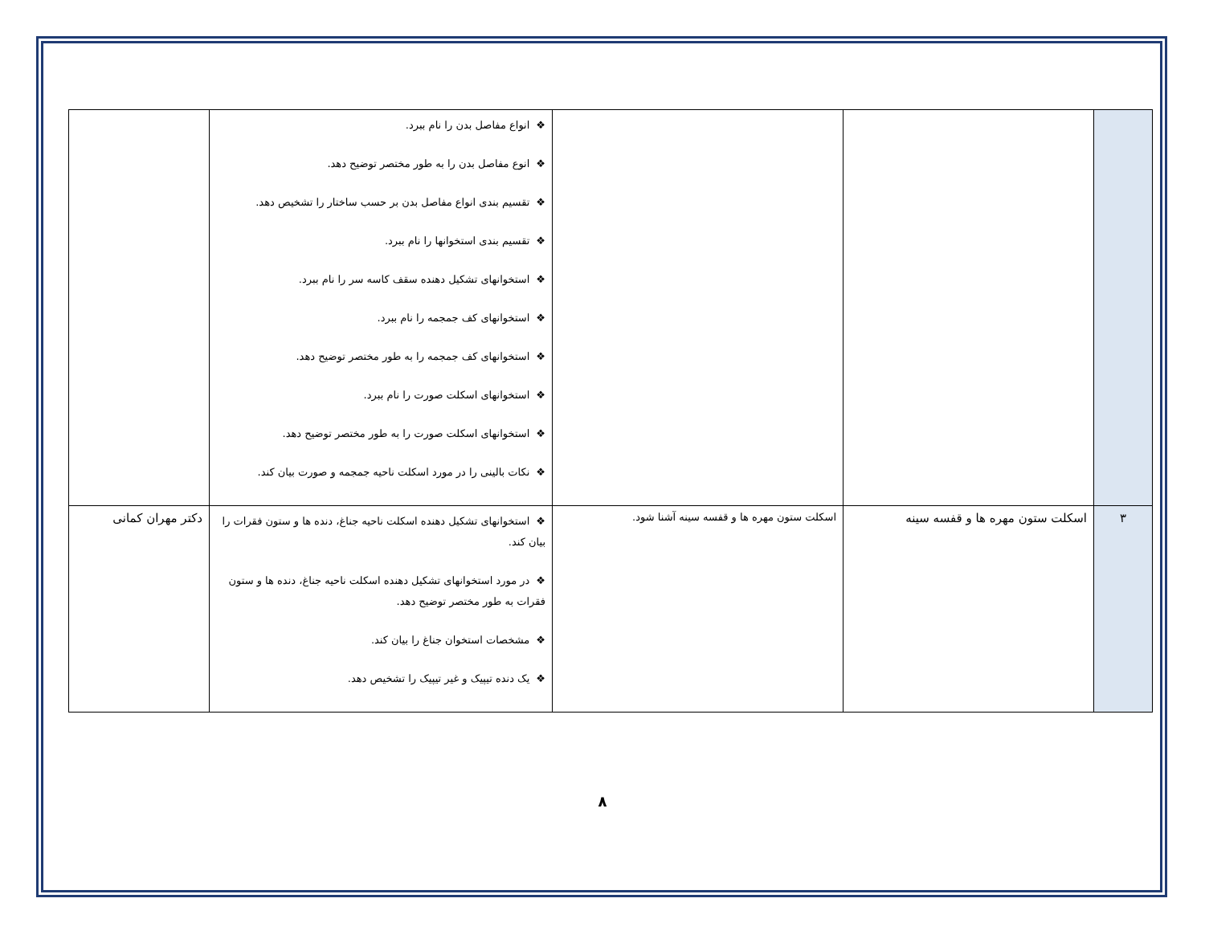| | | | ❖ انواع مفاصل بدن را نام ببرد. ❖ انوع مفاصل بدن را به طور مختصر توضیح دهد. ❖ تقسیم بندی انواع مفاصل بدن بر حسب ساختار را تشخیص دهد. ❖ تقسیم بندی استخوانها را نام ببرد. ❖ استخوانهای تشکیل دهنده سقف کاسه سر را نام ببرد. ❖ استخوانهای کف جمجمه را نام ببرد. ❖ استخوانهای کف جمجمه را به طور مختصر توضیح دهد. ❖ استخوانهای اسکلت صورت را نام ببرد. ❖ استخوانهای اسکلت صورت را به طور مختصر توضیح دهد. ❖ نکات بالینی را در مورد اسکلت ناحیه جمجمه و صورت بیان کند. | |
| ۳ | اسکلت ستون مهره ها و قفسه سینه | اسکلت ستون مهره ها و قفسه سینه آشنا شود. | ❖ استخوانهای تشکیل دهنده اسکلت ناحیه جناغ، دنده ها و ستون فقرات را بیان کند. ❖ در مورد استخوانهای تشکیل دهنده اسکلت ناحیه جناغ، دنده ها و ستون فقرات به طور مختصر توضیح دهد. ❖ مشخصات استخوان جناغ را بیان کند. ❖ یک دنده تیپیک و غیر تیپیک را تشخیص دهد. | دکتر مهران کمانی |
۸